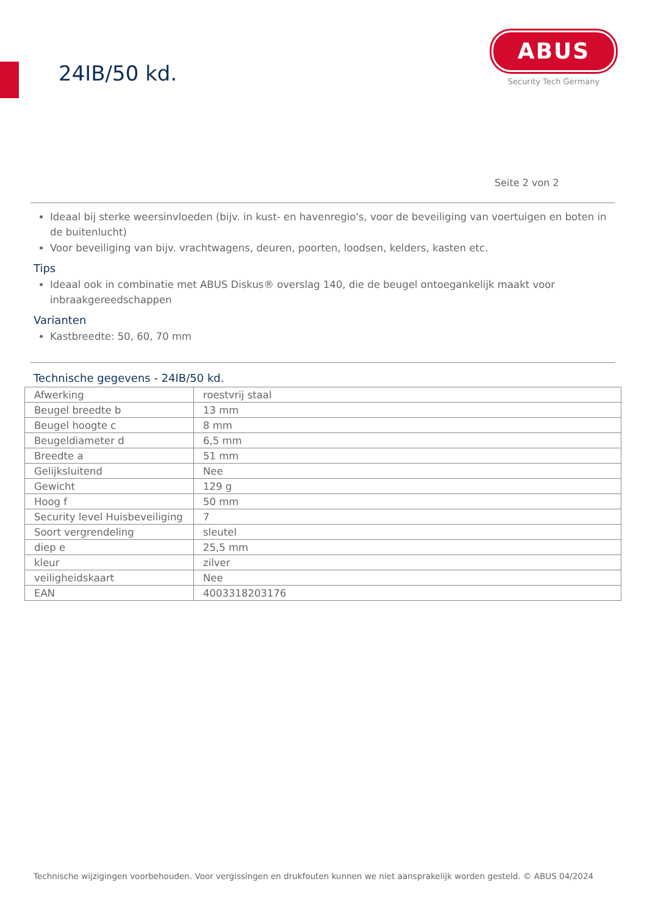24IB/50 kd.
ABUS
Security Tech Germany
Seite 2 von 2
Ideaal bij sterke weersinvloeden (bijv. in kust- en havenregio's, voor de beveiliging van voertuigen en boten in de buitenlucht)
Voor beveiliging van bijv. vrachtwagens, deuren, poorten, loodsen, kelders, kasten etc.
Tips
Ideaal ook in combinatie met ABUS Diskus® overslag 140, die de beugel ontoegankelijk maakt voor inbraakgereedschappen
Varianten
Kastbreedte: 50, 60, 70 mm
Technische gegevens - 24IB/50 kd.
| Afwerking | roestvrij staal |
| Beugel breedte b | 13 mm |
| Beugel hoogte c | 8 mm |
| Beugeldiameter d | 6,5 mm |
| Breedte a | 51 mm |
| Gelijksluitend | Nee |
| Gewicht | 129 g |
| Hoog f | 50 mm |
| Security level Huisbeveiliging | 7 |
| Soort vergrendeling | sleutel |
| diep e | 25,5 mm |
| kleur | zilver |
| veiligheidskaart | Nee |
| EAN | 4003318203176 |
Technische wijzigingen voorbehouden. Voor vergissingen en drukfouten kunnen we niet aansprakelijk worden gesteld. © ABUS 04/2024